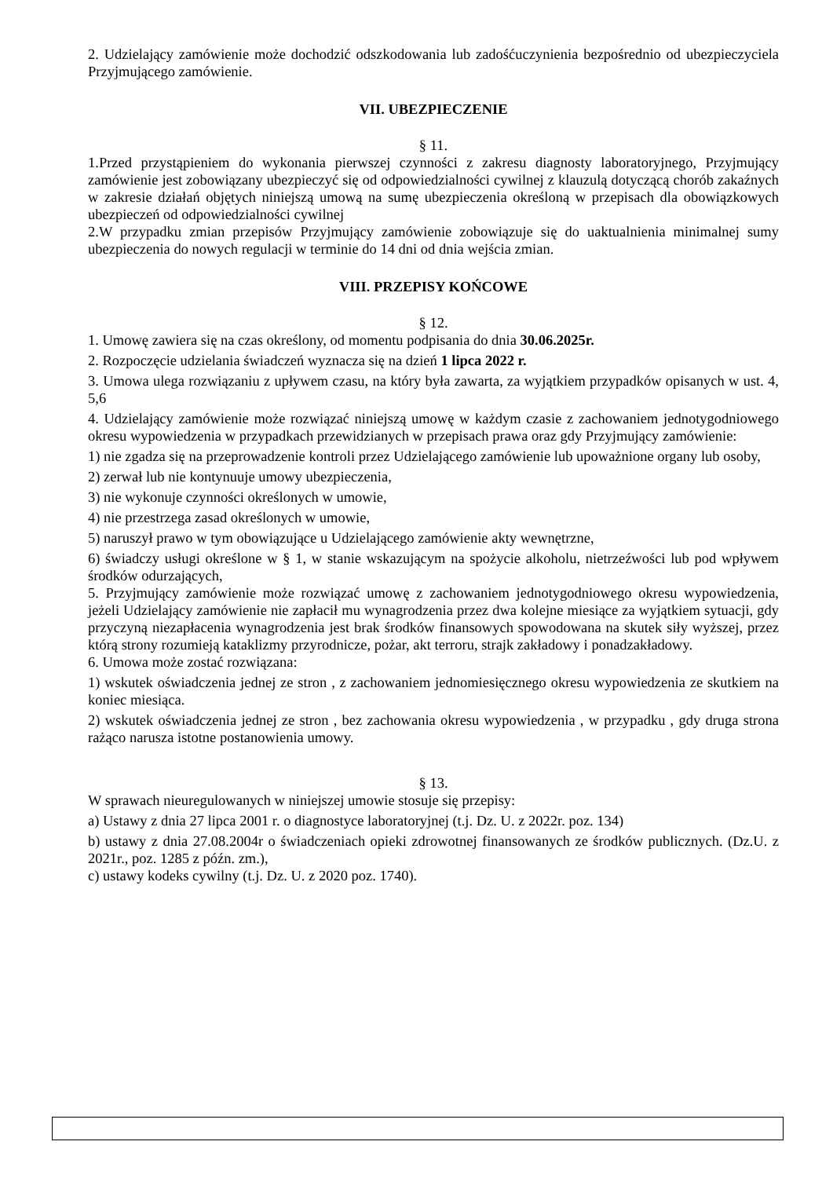2. Udzielający zamówienie może dochodzić odszkodowania lub zadośćuczynienia bezpośrednio od ubezpieczyciela Przyjmującego zamówienie.
VII. UBEZPIECZENIE
§ 11.
1.Przed przystąpieniem do wykonania pierwszej czynności z zakresu diagnosty laboratoryjnego, Przyjmujący zamówienie jest zobowiązany ubezpieczyć się od odpowiedzialności cywilnej z klauzulą dotyczącą chorób zakaźnych w zakresie działań objętych niniejszą umową na sumę ubezpieczenia określoną w przepisach dla obowiązkowych ubezpieczeń od odpowiedzialności cywilnej
2.W przypadku zmian przepisów Przyjmujący zamówienie zobowiązuje się do uaktualnienia minimalnej sumy ubezpieczenia do nowych regulacji w terminie do 14 dni od dnia wejścia zmian.
VIII. PRZEPISY KOŃCOWE
§ 12.
1. Umowę zawiera się na czas określony, od momentu podpisania do dnia 30.06.2025r.
2. Rozpoczęcie udzielania świadczeń wyznacza się na dzień 1 lipca 2022 r.
3. Umowa ulega rozwiązaniu z upływem czasu, na który była zawarta, za wyjątkiem przypadków opisanych w ust. 4, 5,6
4. Udzielający zamówienie może rozwiązać niniejszą umowę w każdym czasie z zachowaniem jednotygodniowego okresu wypowiedzenia w przypadkach przewidzianych w przepisach prawa oraz gdy Przyjmujący zamówienie:
1) nie zgadza się na przeprowadzenie kontroli przez Udzielającego zamówienie lub upoważnione organy lub osoby,
2) zerwał lub nie kontynuuje umowy ubezpieczenia,
3) nie wykonuje czynności określonych w umowie,
4) nie przestrzega zasad określonych w umowie,
5) naruszył prawo w tym obowiązujące u Udzielającego zamówienie akty wewnętrzne,
6) świadczy usługi określone w § 1, w stanie wskazującym na spożycie alkoholu, nietrzeźwości lub pod wpływem środków odurzających,
5. Przyjmujący zamówienie może rozwiązać umowę z zachowaniem jednotygodniowego okresu wypowiedzenia, jeżeli Udzielający zamówienie nie zapłacił mu wynagrodzenia przez dwa kolejne miesiące za wyjątkiem sytuacji, gdy przyczyną niezapłacenia wynagrodzenia jest brak środków finansowych spowodowana na skutek siły wyższej, przez którą strony rozumieją kataklizmy przyrodnicze, pożar, akt terroru, strajk zakładowy i ponadzakładowy.
6. Umowa może zostać rozwiązana:
1) wskutek oświadczenia jednej ze stron , z zachowaniem jednomiesięcznego okresu wypowiedzenia ze skutkiem na koniec miesiąca.
2) wskutek oświadczenia jednej ze stron , bez zachowania okresu wypowiedzenia , w przypadku , gdy druga strona rażąco narusza istotne postanowienia umowy.
§ 13.
W sprawach nieuregulowanych w niniejszej umowie stosuje się przepisy:
a) Ustawy z dnia 27 lipca 2001 r. o diagnostyce laboratoryjnej (t.j. Dz. U. z 2022r. poz. 134)
b) ustawy z dnia 27.08.2004r o świadczeniach opieki zdrowotnej finansowanych ze środków publicznych. (Dz.U. z 2021r., poz. 1285 z późn. zm.),
c) ustawy kodeks cywilny (t.j. Dz. U. z 2020 poz. 1740).